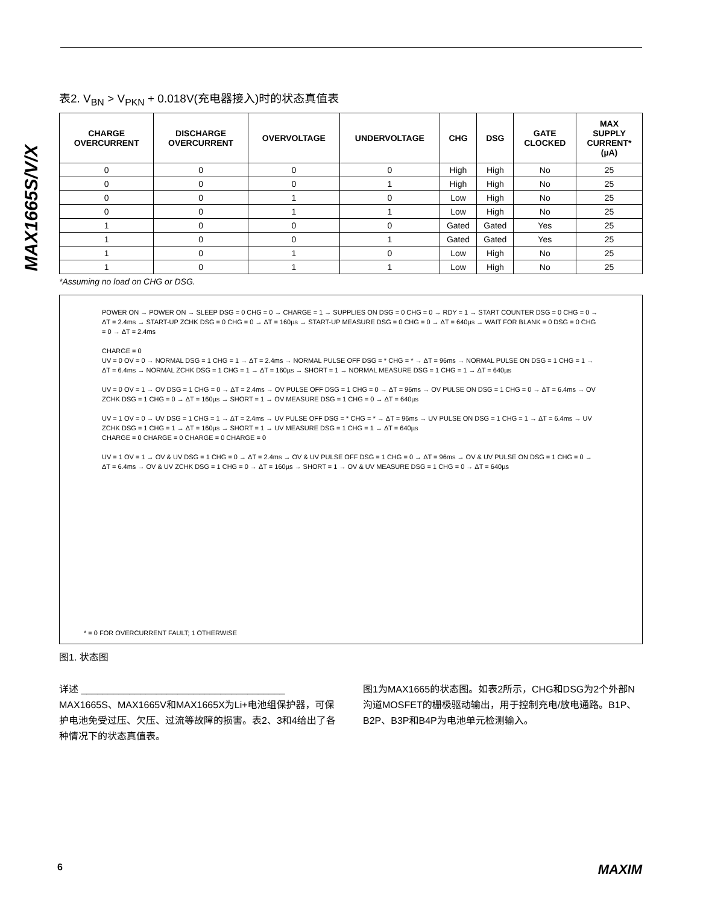MAX1665S/V/X
表2. V<sub>BN</sub> > V<sub>PKN</sub> + 0.018V(充电器接入)时的状态真值表
| CHARGE OVERCURRENT | DISCHARGE OVERCURRENT | OVERVOLTAGE | UNDERVOLTAGE | CHG | DSG | GATE CLOCKED | MAX SUPPLY CURRENT* (µA) |
| --- | --- | --- | --- | --- | --- | --- | --- |
| 0 | 0 | 0 | 0 | High | High | No | 25 |
| 0 | 0 | 0 | 1 | High | High | No | 25 |
| 0 | 0 | 1 | 0 | Low | High | No | 25 |
| 0 | 0 | 1 | 1 | Low | High | No | 25 |
| 1 | 0 | 0 | 0 | Gated | Gated | Yes | 25 |
| 1 | 0 | 0 | 1 | Gated | Gated | Yes | 25 |
| 1 | 0 | 1 | 0 | Low | High | No | 25 |
| 1 | 0 | 1 | 1 | Low | High | No | 25 |
*Assuming no load on CHG or DSG.
POWER ON → POWER ON → SLEEP DSG = 0 CHG = 0 → CHARGE = 1 → SUPPLIES ON DSG = 0 CHG = 0 → RDY = 1 → START COUNTER DSG = 0 CHG = 0 → ΔT = 2.4ms → START-UP ZCHK DSG = 0 CHG = 0 → ΔT = 160µs → START-UP MEASURE DSG = 0 CHG = 0 → ΔT = 640µs → WAIT FOR BLANK = 0 DSG = 0 CHG = 0 → ΔT = 2.4ms
CHARGE = 0
UV = 0 OV = 0 → NORMAL DSG = 1 CHG = 1 → ΔT = 2.4ms → NORMAL PULSE OFF DSG = * CHG = * → ΔT = 96ms → NORMAL PULSE ON DSG = 1 CHG = 1 → ΔT = 6.4ms → NORMAL ZCHK DSG = 1 CHG = 1 → ΔT = 160µs → SHORT = 1 → NORMAL MEASURE DSG = 1 CHG = 1 → ΔT = 640µs
UV = 0 OV = 1 → OV DSG = 1 CHG = 0 → ΔT = 2.4ms → OV PULSE OFF DSG = 1 CHG = 0 → ΔT = 96ms → OV PULSE ON DSG = 1 CHG = 0 → ΔT = 6.4ms → OV ZCHK DSG = 1 CHG = 0 → ΔT = 160µs → SHORT = 1 → OV MEASURE DSG = 1 CHG = 0 → ΔT = 640µs
UV = 1 OV = 0 → UV DSG = 1 CHG = 1 → ΔT = 2.4ms → UV PULSE OFF DSG = * CHG = * → ΔT = 96ms → UV PULSE ON DSG = 1 CHG = 1 → ΔT = 6.4ms → UV ZCHK DSG = 1 CHG = 1 → ΔT = 160µs → SHORT = 1 → UV MEASURE DSG = 1 CHG = 1 → ΔT = 640µs
CHARGE = 0 CHARGE = 0 CHARGE = 0 CHARGE = 0
UV = 1 OV = 1 → OV & UV DSG = 1 CHG = 0 → ΔT = 2.4ms → OV & UV PULSE OFF DSG = 1 CHG = 0 → ΔT = 96ms → OV & UV PULSE ON DSG = 1 CHG = 0 → ΔT = 6.4ms → OV & UV ZCHK DSG = 1 CHG = 0 → ΔT = 160µs → SHORT = 1 → OV & UV MEASURE DSG = 1 CHG = 0 → ΔT = 640µs
* = 0 FOR OVERCURRENT FAULT; 1 OTHERWISE
图1. 状态图
详述 ______________________________________
MAX1665S、MAX1665V和MAX1665X为Li+电池组保护器，可保护电池免受过压、欠压、过流等故障的损害。表2、3和4给出了各种情况下的状态真值表。
图1为MAX1665的状态图。如表2所示，CHG和DSG为2个外部N沟道MOSFET的栅极驱动输出，用于控制充电/放电通路。B1P、B2P、B3P和B4P为电池单元检测输入。
6 MAXIM